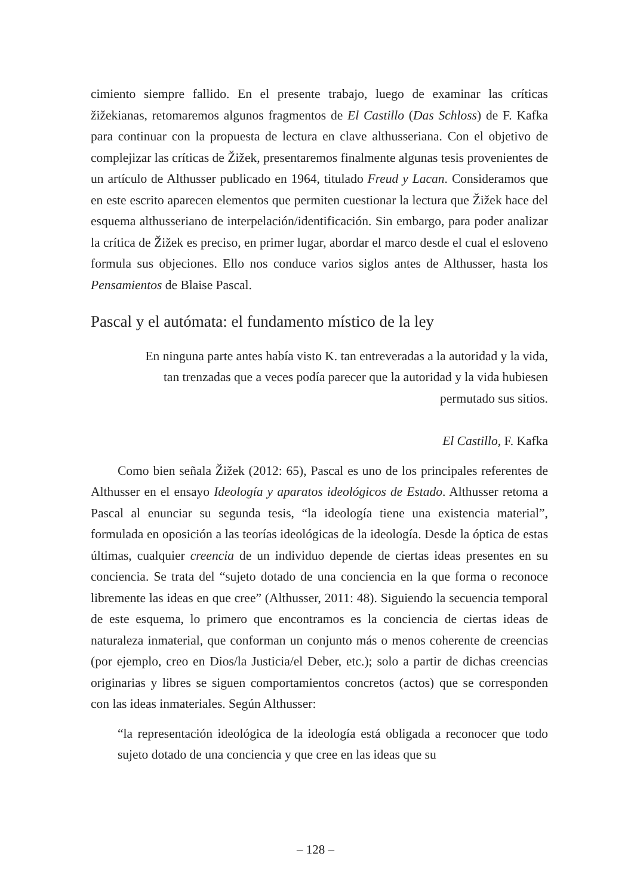cimiento siempre fallido. En el presente trabajo, luego de examinar las críticas žižekianas, retomaremos algunos fragmentos de El Castillo (Das Schloss) de F. Kafka para continuar con la propuesta de lectura en clave althusseriana. Con el objetivo de complejizar las críticas de Žižek, presentaremos finalmente algunas tesis provenientes de un artículo de Althusser publicado en 1964, titulado Freud y Lacan. Consideramos que en este escrito aparecen elementos que permiten cuestionar la lectura que Žižek hace del esquema althusseriano de interpelación/identificación. Sin embargo, para poder analizar la crítica de Žižek es preciso, en primer lugar, abordar el marco desde el cual el esloveno formula sus objeciones. Ello nos conduce varios siglos antes de Althusser, hasta los Pensamientos de Blaise Pascal.
Pascal y el autómata: el fundamento místico de la ley
En ninguna parte antes había visto K. tan entreveradas a la autoridad y la vida, tan trenzadas que a veces podía parecer que la autoridad y la vida hubiesen permutado sus sitios.
El Castillo, F. Kafka
Como bien señala Žižek (2012: 65), Pascal es uno de los principales referentes de Althusser en el ensayo Ideología y aparatos ideológicos de Estado. Althusser retoma a Pascal al enunciar su segunda tesis, “la ideología tiene una existencia material”, formulada en oposición a las teorías ideológicas de la ideología. Desde la óptica de estas últimas, cualquier creencia de un individuo depende de ciertas ideas presentes en su conciencia. Se trata del “sujeto dotado de una conciencia en la que forma o reconoce libremente las ideas en que cree” (Althusser, 2011: 48). Siguiendo la secuencia temporal de este esquema, lo primero que encontramos es la conciencia de ciertas ideas de naturaleza inmaterial, que conforman un conjunto más o menos coherente de creencias (por ejemplo, creo en Dios/la Justicia/el Deber, etc.); solo a partir de dichas creencias originarias y libres se siguen comportamientos concretos (actos) que se corresponden con las ideas inmateriales. Según Althusser:
“la representación ideológica de la ideología está obligada a reconocer que todo sujeto dotado de una conciencia y que cree en las ideas que su
– 128 –